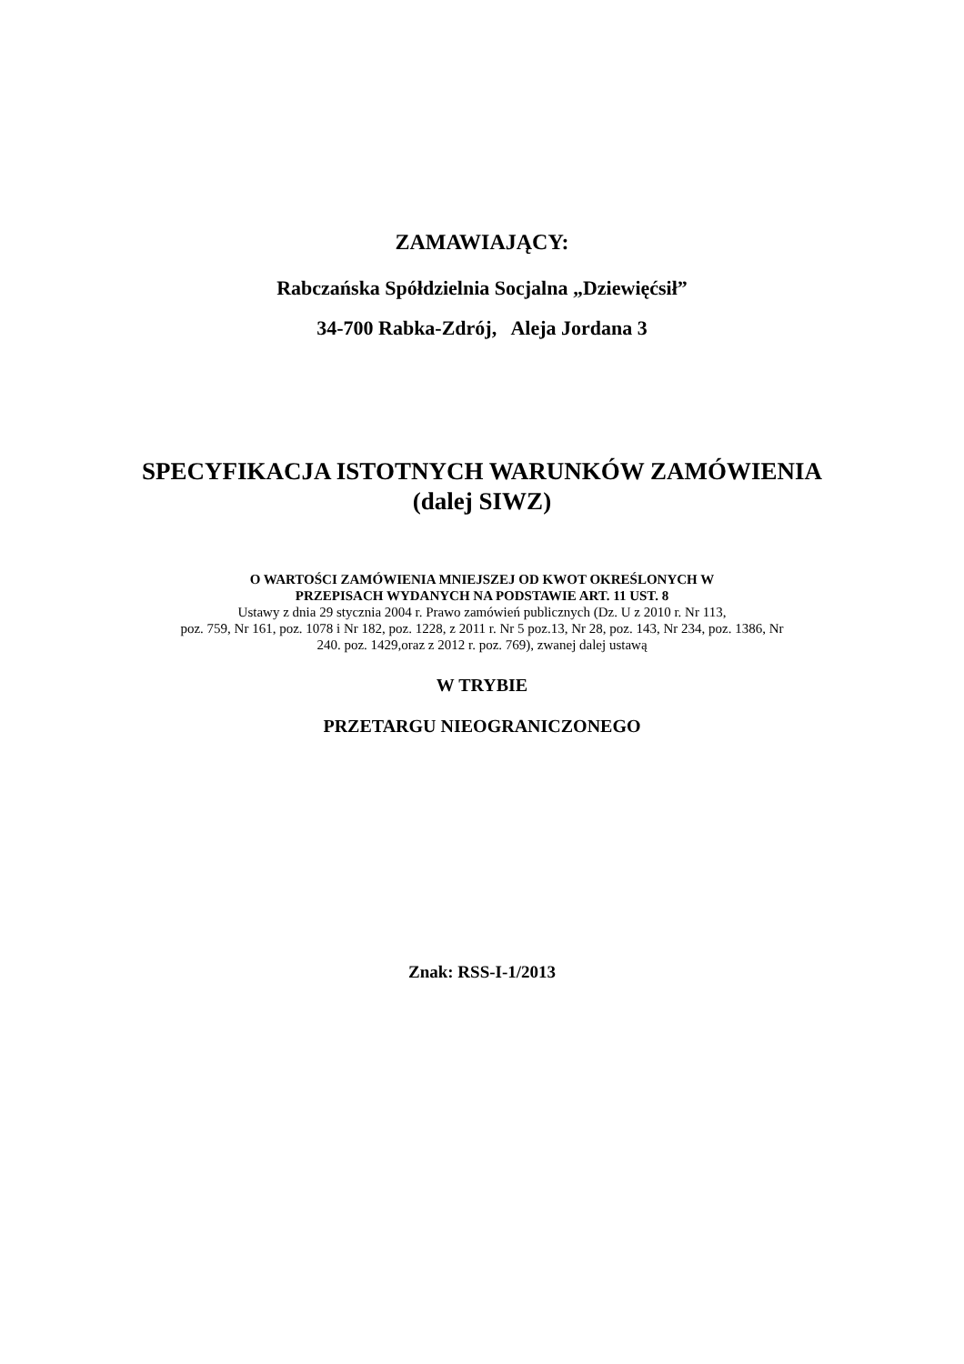ZAMAWIAJĄCY:
Rabczańska Spółdzielnia Socjalna „Dziewięćsił”
34-700 Rabka-Zdrój, Aleja Jordana 3
SPECYFIKACJA ISTOTNYCH WARUNKÓW ZAMÓWIENIA
(dalej SIWZ)
O WARTOŚCI ZAMÓWIENIA MNIEJSZEJ OD KWOT OKREŚLONYCH W
PRZEPISACH WYDANYCH NA PODSTAWIE ART. 11 UST. 8
Ustawy z dnia 29 stycznia 2004 r. Prawo zamówień publicznych (Dz. U z 2010 r. Nr 113,
poz. 759, Nr 161, poz. 1078 i Nr 182, poz. 1228, z 2011 r. Nr 5 poz.13, Nr 28, poz. 143, Nr 234, poz. 1386, Nr
240. poz. 1429,oraz z 2012 r. poz. 769), zwanej dalej ustawą
W TRYBIE
PRZETARGU NIEOGRANICZONEGO
Znak: RSS-I-1/2013